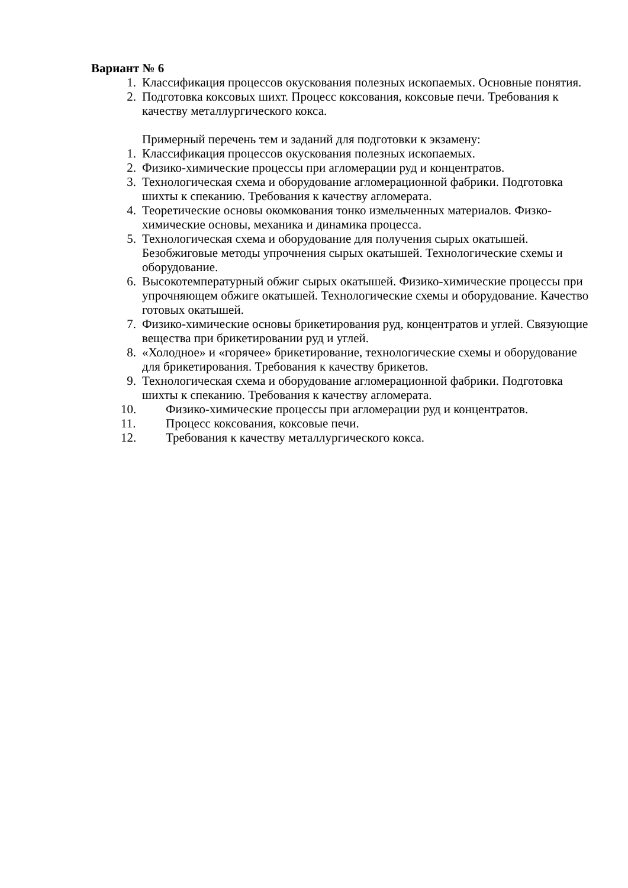Вариант № 6
1. Классификация процессов окускования полезных ископаемых. Основные понятия.
2. Подготовка коксовых шихт. Процесс коксования, коксовые печи. Требования к качеству металлургического кокса.
Примерный перечень тем и заданий для подготовки к экзамену:
1. Классификация процессов окускования полезных ископаемых.
2. Физико-химические процессы при агломерации руд и концентратов.
3. Технологическая схема и оборудование агломерационной фабрики. Подготовка шихты к спеканию. Требования к качеству агломерата.
4. Теоретические основы окомкования тонко измельченных материалов. Физко-химические основы, механика и динамика процесса.
5. Технологическая схема и оборудование для получения сырых окатышей. Безобжиговые методы упрочнения сырых окатышей. Технологические схемы и оборудование.
6. Высокотемпературный обжиг сырых окатышей. Физико-химические процессы при упрочняющем обжиге окатышей. Технологические схемы и оборудование. Качество готовых окатышей.
7. Физико-химические основы брикетирования руд, концентратов и углей. Связующие вещества при брикетировании руд и углей.
8. «Холодное» и «горячее» брикетирование, технологические схемы и оборудование для брикетирования. Требования к качеству брикетов.
9. Технологическая схема и оборудование агломерационной фабрики. Подготовка шихты к спеканию. Требования к качеству агломерата.
10. Физико-химические процессы при агломерации руд и концентратов.
11. Процесс коксования, коксовые печи.
12. Требования к качеству металлургического кокса.